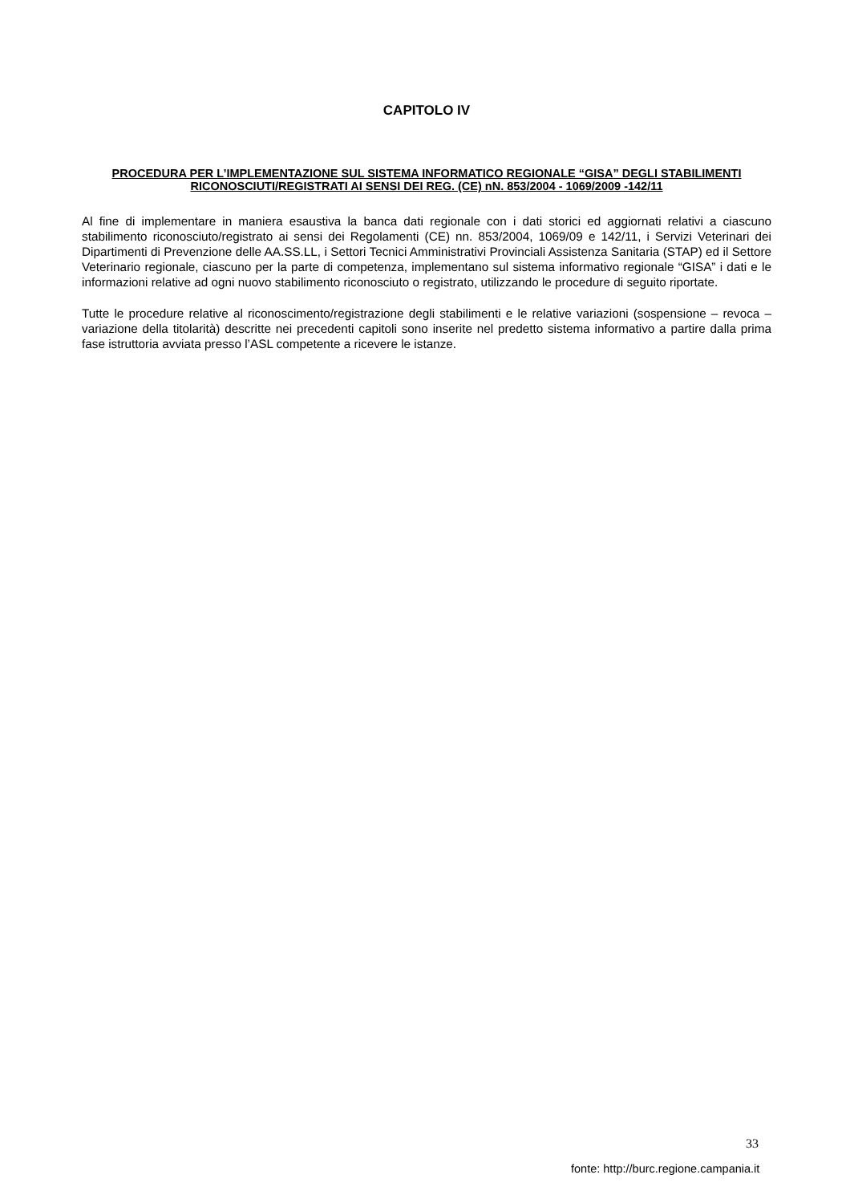CAPITOLO IV
PROCEDURA PER L’IMPLEMENTAZIONE SUL SISTEMA INFORMATICO REGIONALE “GISA” DEGLI STABILIMENTI RICONOSCIUTI/REGISTRATI AI SENSI DEI REG. (CE) nN. 853/2004 - 1069/2009 -142/11
Al fine di implementare in maniera esaustiva la banca dati regionale con i dati storici ed aggiornati relativi a ciascuno stabilimento riconosciuto/registrato ai sensi dei Regolamenti (CE) nn. 853/2004, 1069/09 e 142/11, i Servizi Veterinari dei Dipartimenti di Prevenzione delle AA.SS.LL, i Settori Tecnici Amministrativi Provinciali Assistenza Sanitaria (STAP) ed il Settore Veterinario regionale, ciascuno per la parte di competenza, implementano sul sistema informativo regionale “GISA” i dati e le informazioni relative ad ogni nuovo stabilimento riconosciuto o registrato, utilizzando le procedure di seguito riportate.
Tutte le procedure relative al riconoscimento/registrazione degli stabilimenti e le relative variazioni (sospensione – revoca – variazione della titolarità) descritte nei precedenti capitoli sono inserite nel predetto sistema informativo a partire dalla prima fase istruttoria avviata presso l’ASL competente a ricevere le istanze.
33
fonte: http://burc.regione.campania.it